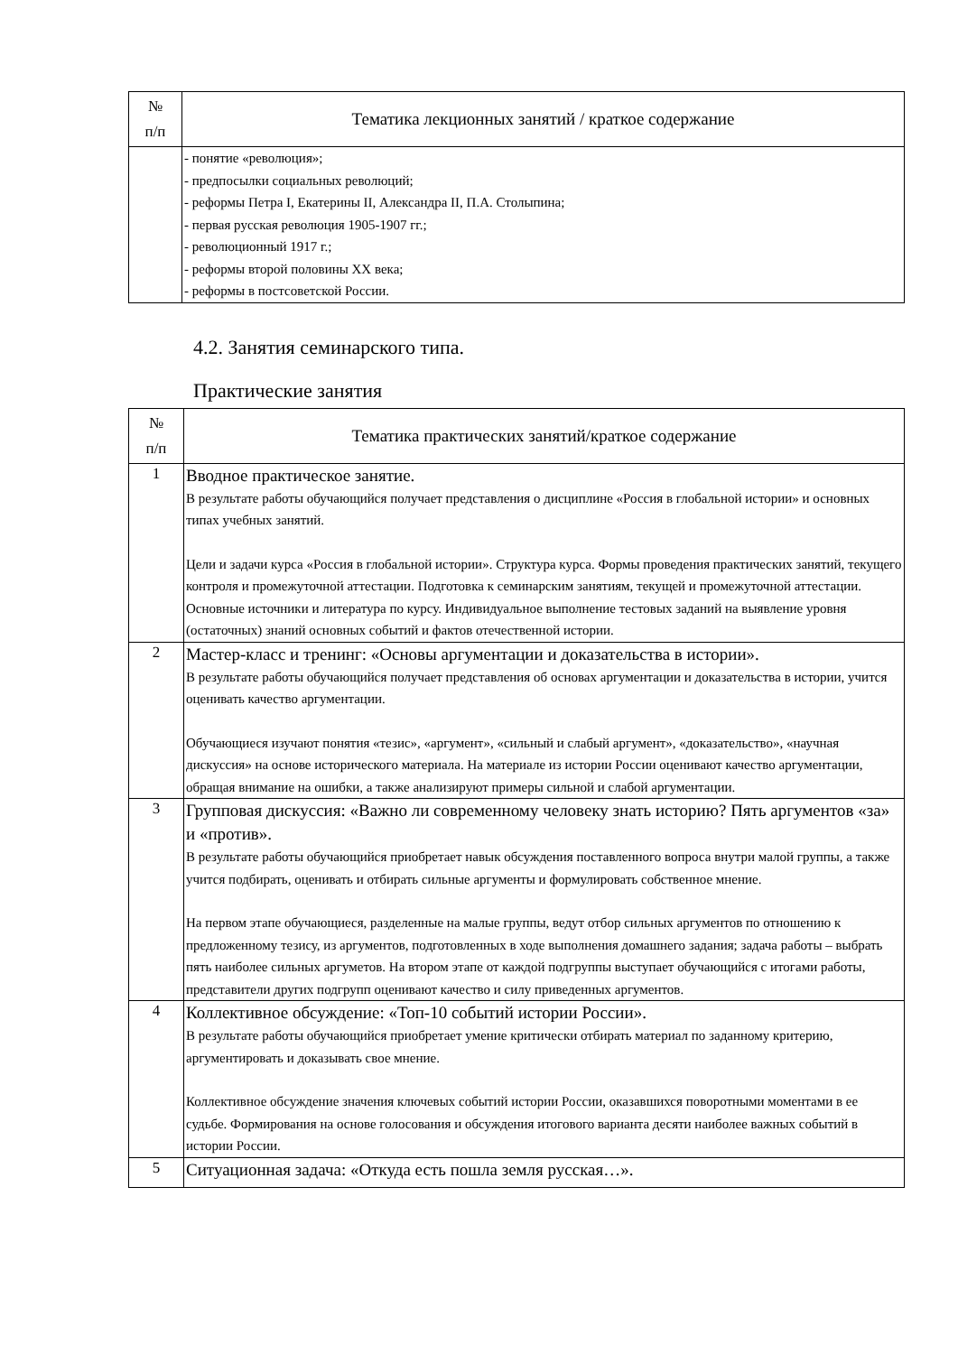| № п/п | Тематика лекционных занятий / краткое содержание |
| --- | --- |
| | - понятие «революция»; - предпосылки социальных революций; - реформы Петра I, Екатерины II, Александра II, П.А. Столыпина; - первая русская революция 1905-1907 гг.; - революционный 1917 г.; - реформы второй половины XX века; - реформы в постсоветской России. |
4.2. Занятия семинарского типа.
Практические занятия
| № п/п | Тематика практических занятий/краткое содержание |
| --- | --- |
| 1 | Вводное практическое занятие. В результате работы обучающийся получает представления о дисциплине «Россия в глобальной истории» и основных типах учебных занятий. Цели и задачи курса «Россия в глобальной истории». Структура курса. Формы проведения практических занятий, текущего контроля и промежуточной аттестации. Подготовка к семинарским занятиям, текущей и промежуточной аттестации. Основные источники и литература по курсу. Индивидуальное выполнение тестовых заданий на выявление уровня (остаточных) знаний основных событий и фактов отечественной истории. |
| 2 | Мастер-класс и тренинг: «Основы аргументации и доказательства в истории». В результате работы обучающийся получает представления об основах аргументации и доказательства в истории, учится оценивать качество аргументации. Обучающиеся изучают понятия «тезис», «аргумент», «сильный и слабый аргумент», «доказательство», «научная дискуссия» на основе исторического материала. На материале из истории России оценивают качество аргументации, обращая внимание на ошибки, а также анализируют примеры сильной и слабой аргументации. |
| 3 | Групповая дискуссия: «Важно ли современному человеку знать историю? Пять аргументов «за» и «против». В результате работы обучающийся приобретает навык обсуждения поставленного вопроса внутри малой группы, а также учится подбирать, оценивать и отбирать сильные аргументы и формулировать собственное мнение. На первом этапе обучающиеся, разделенные на малые группы, ведут отбор сильных аргументов по отношению к предложенному тезису, из аргументов, подготовленных в ходе выполнения домашнего задания; задача работы – выбрать пять наиболее сильных аргуметов. На втором этапе от каждой подгруппы выступает обучающийся с итогами работы, представители других подгрупп оценивают качество и силу приведенных аргументов. |
| 4 | Коллективное обсуждение: «Топ-10 событий истории России». В результате работы обучающийся приобретает умение критически отбирать материал по заданному критерию, аргументировать и доказывать свое мнение. Коллективное обсуждение значения ключевых событий истории России, оказавшихся поворотными моментами в ее судьбе. Формирования на основе голосования и обсуждения итогового варианта десяти наиболее важных событий в истории России. |
| 5 | Ситуационная задача: «Откуда есть пошла земля русская…». |